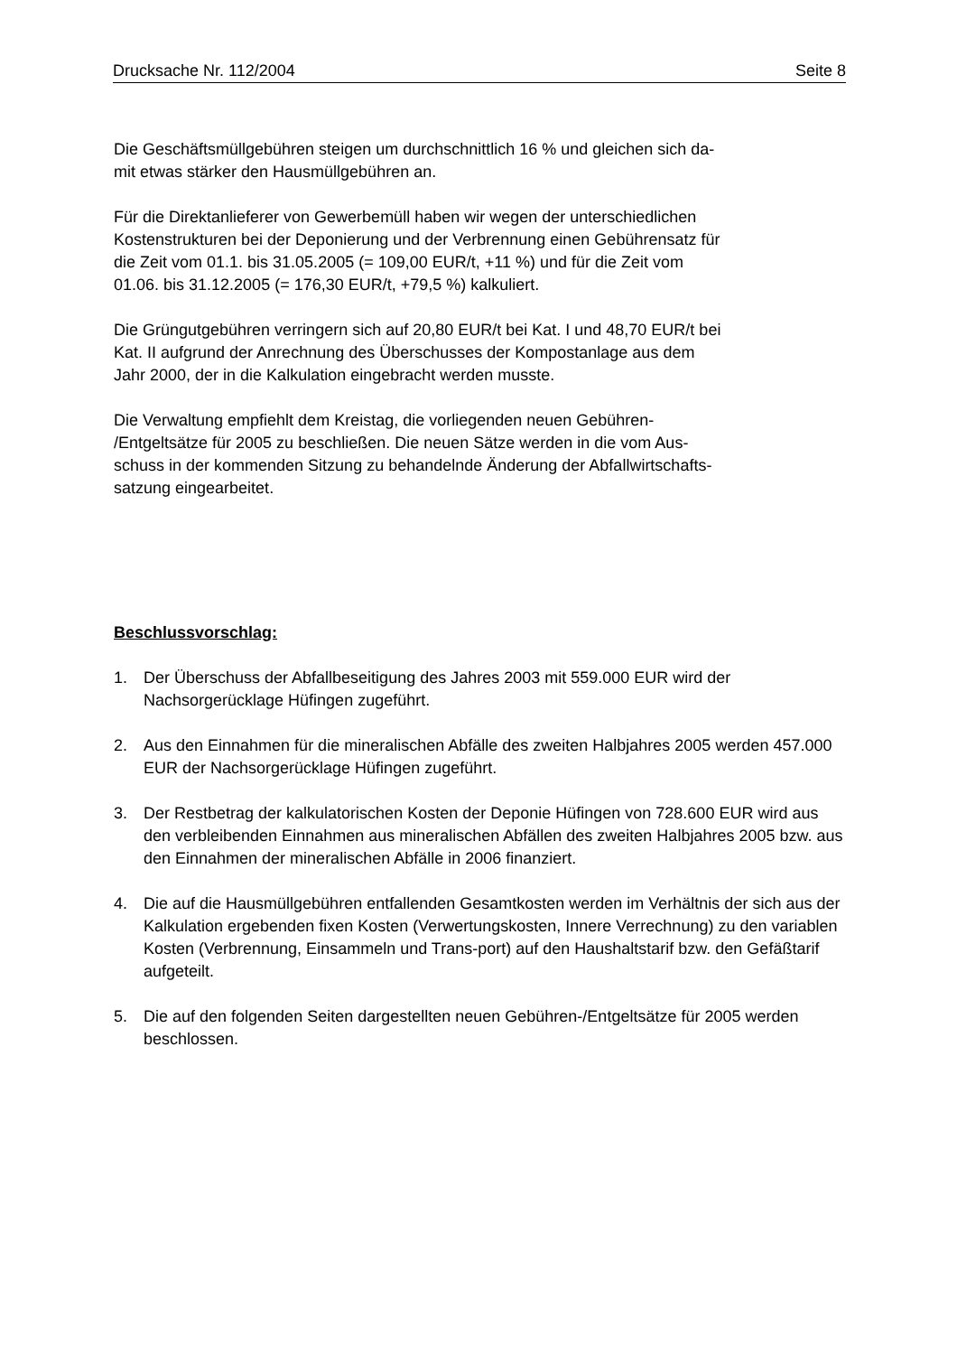Drucksache Nr. 112/2004 Seite 8
Die Geschäftsmüllgebühren steigen um durchschnittlich 16 % und gleichen sich da-
mit etwas stärker den Hausmüllgebühren an.
Für die Direktanlieferer von Gewerbemüll haben wir wegen der unterschiedlichen
Kostenstrukturen bei der Deponierung und der Verbrennung einen Gebührensatz für
die Zeit vom 01.1. bis 31.05.2005 (= 109,00 EUR/t, +11 %) und für die Zeit vom
01.06. bis 31.12.2005 (= 176,30 EUR/t, +79,5 %) kalkuliert.
Die Grüngutgebühren verringern sich auf 20,80 EUR/t bei Kat. I und 48,70 EUR/t bei
Kat. II aufgrund der Anrechnung des Überschusses der Kompostanlage aus dem
Jahr 2000, der in die Kalkulation eingebracht werden musste.
Die Verwaltung empfiehlt dem Kreistag, die vorliegenden neuen Gebühren-
/Entgeltsätze für 2005 zu beschließen. Die neuen Sätze werden in die vom Aus-
schuss in der kommenden Sitzung zu behandelnde Änderung der Abfallwirtschafts-
satzung eingearbeitet.
Beschlussvorschlag:
1. Der Überschuss der Abfallbeseitigung des Jahres 2003 mit 559.000 EUR wird der Nachsorgerücklage Hüfingen zugeführt.
2. Aus den Einnahmen für die mineralischen Abfälle des zweiten Halbjahres 2005 werden 457.000 EUR der Nachsorgerücklage Hüfingen zugeführt.
3. Der Restbetrag der kalkulatorischen Kosten der Deponie Hüfingen von 728.600 EUR wird aus den verbleibenden Einnahmen aus mineralischen Abfällen des zweiten Halbjahres 2005 bzw. aus den Einnahmen der mineralischen Abfälle in 2006 finanziert.
4. Die auf die Hausmüllgebühren entfallenden Gesamtkosten werden im Verhältnis der sich aus der Kalkulation ergebenden fixen Kosten (Verwertungskosten, Innere Verrechnung) zu den variablen Kosten (Verbrennung, Einsammeln und Trans-port) auf den Haushaltstarif bzw. den Gefäßtarif aufgeteilt.
5. Die auf den folgenden Seiten dargestellten neuen Gebühren-/Entgeltsätze für 2005 werden beschlossen.